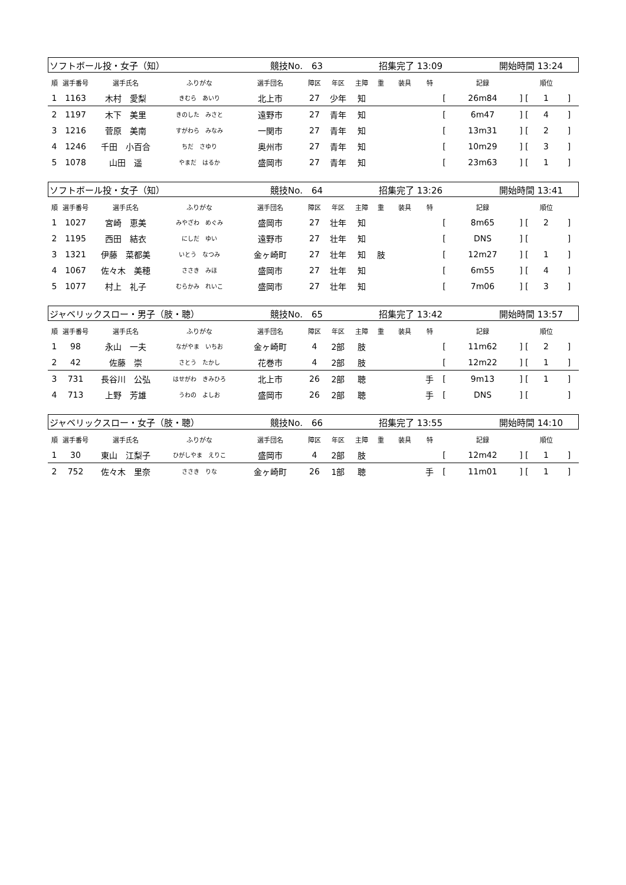| ソフトボール投・女子（知） | 競技No. 63 | 招集完了 13:09 | 開始時間 13:24 |
| 順 | 選手番号 | 選手氏名 | ふりがな | 選手団名 | 障区 | 年区 | 主障 | 重 | 装具 | 特 | | 記録 | | 順位 | |
| --- | --- | --- | --- | --- | --- | --- | --- | --- | --- | --- | --- | --- | --- | --- | --- |
| 1 | 1163 | 木村 愛梨 | きむら あいり | 北上市 | 27 | 少年 | 知 | | | | [ | 26m84 | ] [ | 1 | ] |
| 2 | 1197 | 木下 美里 | きのした みさと | 遠野市 | 27 | 青年 | 知 | | | | [ | 6m47 | ] [ | 4 | ] |
| 3 | 1216 | 菅原 美南 | すがわら みなみ | 一関市 | 27 | 青年 | 知 | | | | [ | 13m31 | ] [ | 2 | ] |
| 4 | 1246 | 千田 小百合 | ちだ さゆり | 奥州市 | 27 | 青年 | 知 | | | | [ | 10m29 | ] [ | 3 | ] |
| 5 | 1078 | 山田 遥 | やまだ はるか | 盛岡市 | 27 | 青年 | 知 | | | | [ | 23m63 | ] [ | 1 | ] |
| ソフトボール投・女子（知） | 競技No. 64 | 招集完了 13:26 | 開始時間 13:41 |
| 順 | 選手番号 | 選手氏名 | ふりがな | 選手団名 | 障区 | 年区 | 主障 | 重 | 装具 | 特 | | 記録 | | 順位 | |
| --- | --- | --- | --- | --- | --- | --- | --- | --- | --- | --- | --- | --- | --- | --- | --- |
| 1 | 1027 | 宮崎 恵美 | みやざわ めぐみ | 盛岡市 | 27 | 壮年 | 知 | | | | [ | 8m65 | ] [ | 2 | ] |
| 2 | 1195 | 西田 結衣 | にしだ ゆい | 遠野市 | 27 | 壮年 | 知 | | | | [ | DNS | ] [ | | ] |
| 3 | 1321 | 伊藤 菜都美 | いとう なつみ | 金ヶ崎町 | 27 | 壮年 | 知 | 肢 | | | [ | 12m27 | ] [ | 1 | ] |
| 4 | 1067 | 佐々木 美穂 | ささき みほ | 盛岡市 | 27 | 壮年 | 知 | | | | [ | 6m55 | ] [ | 4 | ] |
| 5 | 1077 | 村上 礼子 | むらかみ れいこ | 盛岡市 | 27 | 壮年 | 知 | | | | [ | 7m06 | ] [ | 3 | ] |
| ジャベリックスロー・男子（肢・聴） | 競技No. 65 | 招集完了 13:42 | 開始時間 13:57 |
| 順 | 選手番号 | 選手氏名 | ふりがな | 選手団名 | 障区 | 年区 | 主障 | 重 | 装具 | 特 | | 記録 | | 順位 | |
| --- | --- | --- | --- | --- | --- | --- | --- | --- | --- | --- | --- | --- | --- | --- | --- |
| 1 | 98 | 永山 一夫 | ながやま いちお | 金ヶ崎町 | 4 | 2部 | 肢 | | | | [ | 11m62 | ] [ | 2 | ] |
| 2 | 42 | 佐藤 崇 | さとう たかし | 花巻市 | 4 | 2部 | 肢 | | | | [ | 12m22 | ] [ | 1 | ] |
| 3 | 731 | 長谷川 公弘 | はせがわ きみひろ | 北上市 | 26 | 2部 | 聴 | | | 手 | [ | 9m13 | ] [ | 1 | ] |
| 4 | 713 | 上野 芳雄 | うわの よしお | 盛岡市 | 26 | 2部 | 聴 | | | 手 | [ | DNS | ] [ | | ] |
| ジャベリックスロー・女子（肢・聴） | 競技No. 66 | 招集完了 13:55 | 開始時間 14:10 |
| 順 | 選手番号 | 選手氏名 | ふりがな | 選手団名 | 障区 | 年区 | 主障 | 重 | 装具 | 特 | | 記録 | | 順位 | |
| --- | --- | --- | --- | --- | --- | --- | --- | --- | --- | --- | --- | --- | --- | --- | --- |
| 1 | 30 | 東山 江梨子 | ひがしやま えりこ | 盛岡市 | 4 | 2部 | 肢 | | | | [ | 12m42 | ] [ | 1 | ] |
| 2 | 752 | 佐々木 里奈 | ささき りな | 金ヶ崎町 | 26 | 1部 | 聴 | | | 手 | [ | 11m01 | ] [ | 1 | ] |